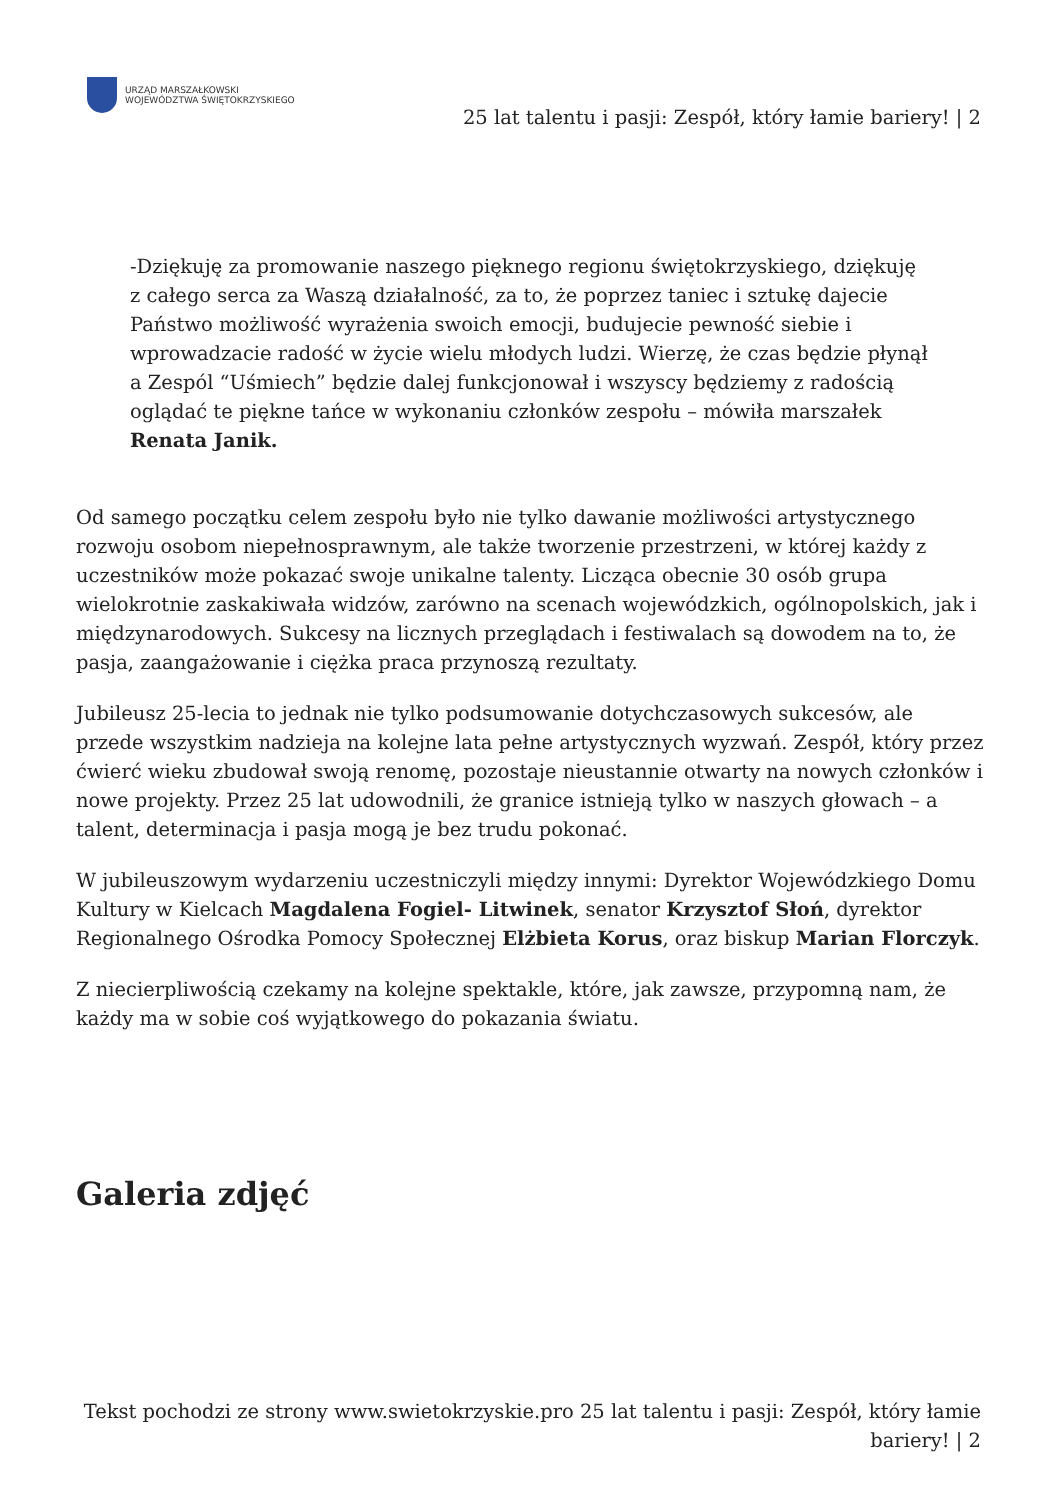URZĄD MARSZAŁKOWSKI
WOJEWÓDZTWA ŚWIĘTOKRZYSKIEGO
25 lat talentu i pasji: Zespół, który łamie bariery! | 2
-Dziękuję za promowanie naszego pięknego regionu świętokrzyskiego, dziękuję z całego serca za Waszą działalność, za to, że poprzez taniec i sztukę dajecie Państwo możliwość wyrażenia swoich emocji, budujecie pewność siebie i wprowadzacie radość w życie wielu młodych ludzi. Wierzę, że czas będzie płynął a Zespól “Uśmiech” będzie dalej funkcjonował i wszyscy będziemy z radością oglądać te piękne tańce w wykonaniu członków zespołu – mówiła marszałek Renata Janik.
Od samego początku celem zespołu było nie tylko dawanie możliwości artystycznego rozwoju osobom niepełnosprawnym, ale także tworzenie przestrzeni, w której każdy z uczestników może pokazać swoje unikalne talenty. Licząca obecnie 30 osób grupa wielokrotnie zaskakiwała widzów, zarówno na scenach wojewódzkich, ogólnopolskich, jak i międzynarodowych. Sukcesy na licznych przeglądach i festiwalach są dowodem na to, że pasja, zaangażowanie i ciężka praca przynoszą rezultaty.
Jubileusz 25-lecia to jednak nie tylko podsumowanie dotychczasowych sukcesów, ale przede wszystkim nadzieja na kolejne lata pełne artystycznych wyzwań. Zespół, który przez ćwierć wieku zbudował swoją renomę, pozostaje nieustannie otwarty na nowych członków i nowe projekty. Przez 25 lat udowodnili, że granice istnieją tylko w naszych głowach – a talent, determinacja i pasja mogą je bez trudu pokonać.
W jubileuszowym wydarzeniu uczestniczyli między innymi: Dyrektor Wojewódzkiego Domu Kultury w Kielcach Magdalena Fogiel- Litwinek, senator Krzysztof Słoń, dyrektor Regionalnego Ośrodka Pomocy Społecznej Elżbieta Korus, oraz biskup Marian Florczyk.
Z niecierpliwością czekamy na kolejne spektakle, które, jak zawsze, przypomną nam, że każdy ma w sobie coś wyjątkowego do pokazania światu.
Galeria zdjęć
Tekst pochodzi ze strony www.swietokrzyskie.pro 25 lat talentu i pasji: Zespół, który łamie bariery! | 2